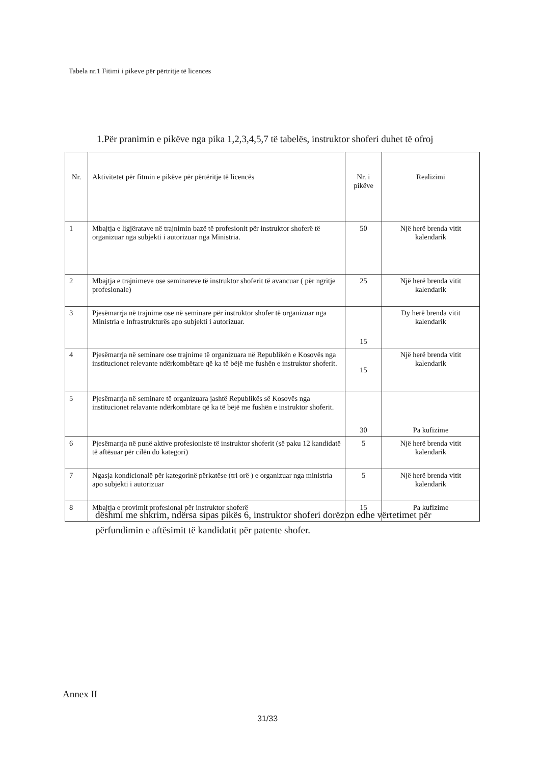Tabela nr.1 Fitimi i pikeve për përtritje të licences
1.Për pranimin e pikëve nga pika 1,2,3,4,5,7 të tabelës, instruktor shoferi duhet të ofroj
| Nr. | Aktivitetet për fitmin e pikëve për përtëritje të licencës | Nr. i pikëve | Realizimi |
| --- | --- | --- | --- |
| 1 | Mbajtja e ligjëratave në trajnimin bazë të profesionit për instruktor shoferë të organizuar nga subjekti i autorizuar nga Ministria. | 50 | Një herë brenda vitit kalendarik |
| 2 | Mbajtja e trajnimeve ose seminareve të instruktor shoferit të avancuar ( për ngritje profesionale) | 25 | Një herë brenda vitit kalendarik |
| 3 | Pjesëmarrja në trajnime ose në seminare për instruktor shofer të organizuar nga Ministria e Infrastrukturës apo subjekti i autorizuar. | 15 | Dy herë brenda vitit kalendarik |
| 4 | Pjesëmarrja në seminare ose trajnime të organizuara në Republikën e Kosovës nga institucionet relevante ndërkombëtare që ka të bëjë me fushën e instruktor shoferit. | 15 | Një herë brenda vitit kalendarik |
| 5 | Pjesëmarrja në seminare të organizuara jashtë Republikës së Kosovës nga institucionet relavante ndërkombtare që ka të bëjë me fushën e instruktor shoferit. | 30 | Pa kufizime |
| 6 | Pjesëmarrja në punë aktive profesioniste të instruktor shoferit (së paku 12 kandidatë të aftësuar për cilën do kategori) | 5 | Një herë brenda vitit kalendarik |
| 7 | Ngasja kondicionalë për kategorinë përkatëse (tri orë ) e organizuar nga ministria apo subjekti i autorizuar | 5 | Një herë brenda vitit kalendarik |
| 8 | Mbajtja e provimit profesional për instruktor shoferë | 15 | Pa kufizime |
dëshmi me shkrim, ndërsa sipas pikës 6, instruktor shoferi dorëzon edhe vërtetimet për përfundimin e aftësimit të kandidatit për patente shofer.
Annex II
31/33